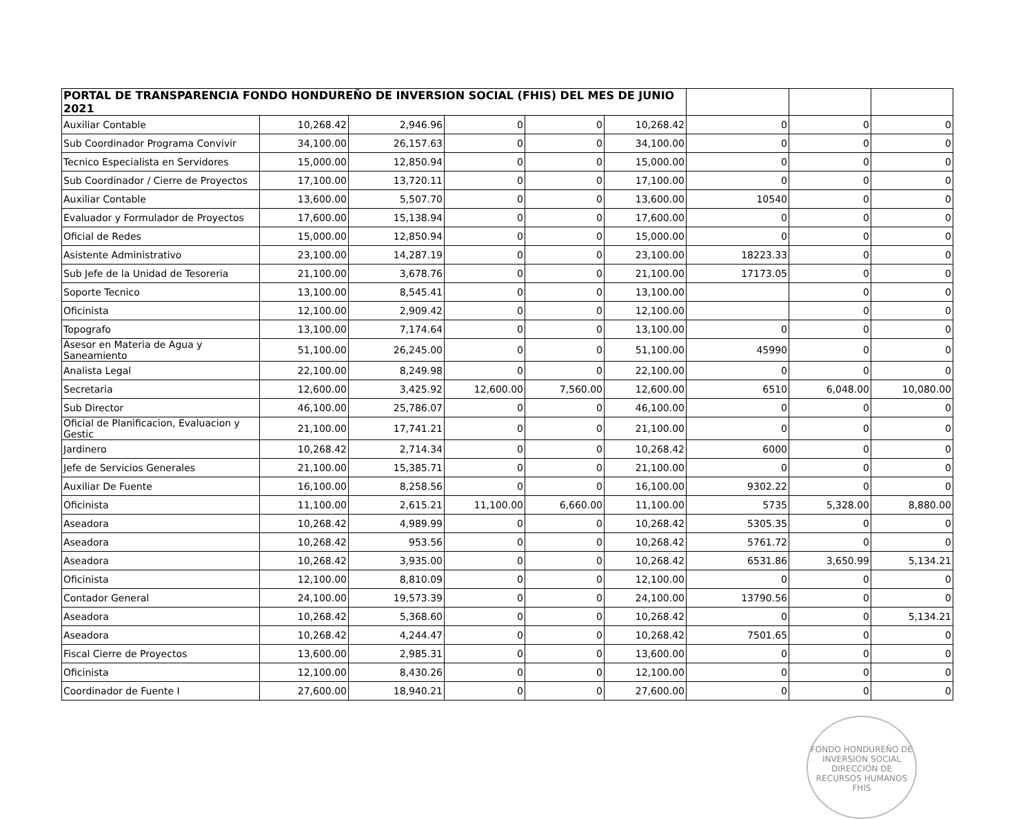| PORTAL DE TRANSPARENCIA FONDO HONDUREÑO DE INVERSION SOCIAL (FHIS) DEL MES DE JUNIO 2021 | | | | | | | | |
| --- | --- | --- | --- | --- | --- | --- | --- | --- |
| Auxiliar Contable | 10,268.42 | 2,946.96 | 0 | 0 | 10,268.42 | 0 | 0 | 0 |
| Sub Coordinador Programa Convivir | 34,100.00 | 26,157.63 | 0 | 0 | 34,100.00 | 0 | 0 | 0 |
| Tecnico Especialista en Servidores | 15,000.00 | 12,850.94 | 0 | 0 | 15,000.00 | 0 | 0 | 0 |
| Sub Coordinador / Cierre de Proyectos | 17,100.00 | 13,720.11 | 0 | 0 | 17,100.00 | 0 | 0 | 0 |
| Auxiliar Contable | 13,600.00 | 5,507.70 | 0 | 0 | 13,600.00 | 10540 | 0 | 0 |
| Evaluador y Formulador de Proyectos | 17,600.00 | 15,138.94 | 0 | 0 | 17,600.00 | 0 | 0 | 0 |
| Oficial de Redes | 15,000.00 | 12,850.94 | 0 | 0 | 15,000.00 | 0 | 0 | 0 |
| Asistente Administrativo | 23,100.00 | 14,287.19 | 0 | 0 | 23,100.00 | 18223.33 | 0 | 0 |
| Sub Jefe de la Unidad de Tesoreria | 21,100.00 | 3,678.76 | 0 | 0 | 21,100.00 | 17173.05 | 0 | 0 |
| Soporte Tecnico | 13,100.00 | 8,545.41 | 0 | 0 | 13,100.00 | | 0 | 0 |
| Oficinista | 12,100.00 | 2,909.42 | 0 | 0 | 12,100.00 | | 0 | 0 |
| Topografo | 13,100.00 | 7,174.64 | 0 | 0 | 13,100.00 | 0 | 0 | 0 |
| Asesor en Materia de Agua y Saneamiento | 51,100.00 | 26,245.00 | 0 | 0 | 51,100.00 | 45990 | 0 | 0 |
| Analista Legal | 22,100.00 | 8,249.98 | 0 | 0 | 22,100.00 | 0 | 0 | 0 |
| Secretaria | 12,600.00 | 3,425.92 | 12,600.00 | 7,560.00 | 12,600.00 | 6510 | 6,048.00 | 10,080.00 |
| Sub Director | 46,100.00 | 25,786.07 | 0 | 0 | 46,100.00 | 0 | 0 | 0 |
| Oficial de Planificacion, Evaluacion y Gestic | 21,100.00 | 17,741.21 | 0 | 0 | 21,100.00 | 0 | 0 | 0 |
| Jardinero | 10,268.42 | 2,714.34 | 0 | 0 | 10,268.42 | 6000 | 0 | 0 |
| Jefe de Servicios Generales | 21,100.00 | 15,385.71 | 0 | 0 | 21,100.00 | 0 | 0 | 0 |
| Auxiliar De Fuente | 16,100.00 | 8,258.56 | 0 | 0 | 16,100.00 | 9302.22 | 0 | 0 |
| Oficinista | 11,100.00 | 2,615.21 | 11,100.00 | 6,660.00 | 11,100.00 | 5735 | 5,328.00 | 8,880.00 |
| Aseadora | 10,268.42 | 4,989.99 | 0 | 0 | 10,268.42 | 5305.35 | 0 | 0 |
| Aseadora | 10,268.42 | 953.56 | 0 | 0 | 10,268.42 | 5761.72 | 0 | 0 |
| Aseadora | 10,268.42 | 3,935.00 | 0 | 0 | 10,268.42 | 6531.86 | 3,650.99 | 5,134.21 |
| Oficinista | 12,100.00 | 8,810.09 | 0 | 0 | 12,100.00 | 0 | 0 | 0 |
| Contador General | 24,100.00 | 19,573.39 | 0 | 0 | 24,100.00 | 13790.56 | 0 | 0 |
| Aseadora | 10,268.42 | 5,368.60 | 0 | 0 | 10,268.42 | 0 | 0 | 5,134.21 |
| Aseadora | 10,268.42 | 4,244.47 | 0 | 0 | 10,268.42 | 7501.65 | 0 | 0 |
| Fiscal Cierre de Proyectos | 13,600.00 | 2,985.31 | 0 | 0 | 13,600.00 | 0 | 0 | 0 |
| Oficinista | 12,100.00 | 8,430.26 | 0 | 0 | 12,100.00 | 0 | 0 | 0 |
| Coordinador de Fuente I | 27,600.00 | 18,940.21 | 0 | 0 | 27,600.00 | 0 | 0 | 0 |
FONDO HONDUREÑO DE INVERSION SOCIAL
DIRECCION DE RECURSOS HUMANOS
FHIS